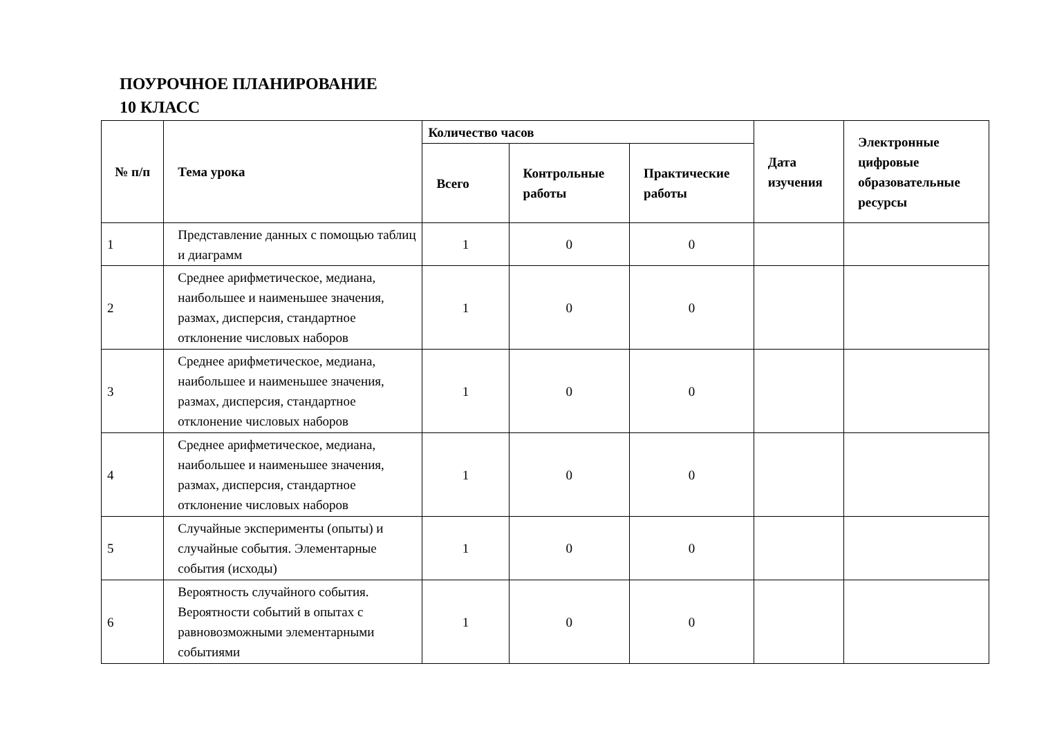ПОУРОЧНОЕ ПЛАНИРОВАНИЕ
10 КЛАСС
| № п/п | Тема урока | Количество часов | | | Дата изучения | Электронные цифровые образовательные ресурсы |
| --- | --- | --- | --- | --- | --- | --- |
| | | Всего | Контрольные работы | Практические работы | | |
| 1 | Представление данных с помощью таблиц и диаграмм | 1 | 0 | 0 | | |
| 2 | Среднее арифметическое, медиана, наибольшее и наименьшее значения, размах, дисперсия, стандартное отклонение числовых наборов | 1 | 0 | 0 | | |
| 3 | Среднее арифметическое, медиана, наибольшее и наименьшее значения, размах, дисперсия, стандартное отклонение числовых наборов | 1 | 0 | 0 | | |
| 4 | Среднее арифметическое, медиана, наибольшее и наименьшее значения, размах, дисперсия, стандартное отклонение числовых наборов | 1 | 0 | 0 | | |
| 5 | Случайные эксперименты (опыты) и случайные события. Элементарные события (исходы) | 1 | 0 | 0 | | |
| 6 | Вероятность случайного события. Вероятности событий в опытах с равновозможными элементарными событиями | 1 | 0 | 0 | | |